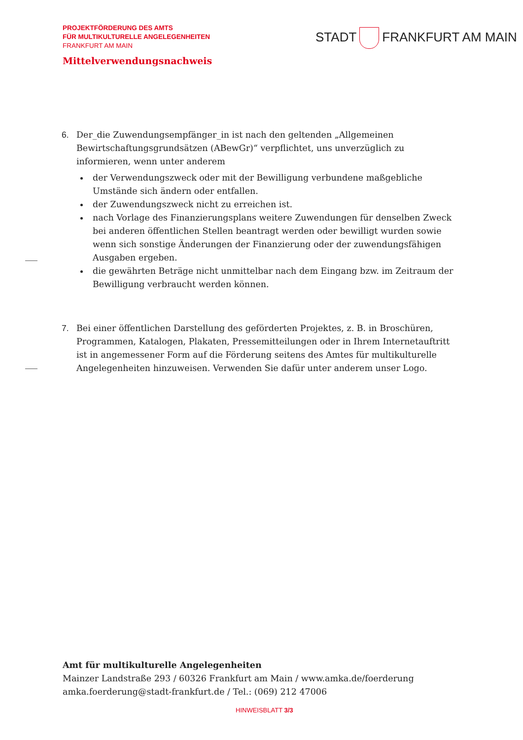PROJEKTFÖRDERUNG DES AMTS
FÜR MULTIKULTURELLE ANGELEGENHEITEN
FRANKFURT AM MAIN
STADT FRANKFURT AM MAIN
Mittelverwendungsnachweis
6. Der_die Zuwendungsempfänger_in ist nach den geltenden „Allgemeinen Bewirtschaftungsgrundsätzen (ABewGr)“ verpflichtet, uns unverzüglich zu informieren, wenn unter anderem
der Verwendungszweck oder mit der Bewilligung verbundene maßgebliche Umstände sich ändern oder entfallen.
der Zuwendungszweck nicht zu erreichen ist.
nach Vorlage des Finanzierungsplans weitere Zuwendungen für denselben Zweck bei anderen öffentlichen Stellen beantragt werden oder bewilligt wurden sowie wenn sich sonstige Änderungen der Finanzierung oder der zuwendungsfähigen Ausgaben ergeben.
die gewährten Beträge nicht unmittelbar nach dem Eingang bzw. im Zeitraum der Bewilligung verbraucht werden können.
7. Bei einer öffentlichen Darstellung des geförderten Projektes, z. B. in Broschüren, Programmen, Katalogen, Plakaten, Pressemitteilungen oder in Ihrem Internetauftritt ist in angemessener Form auf die Förderung seitens des Amtes für multikulturelle Angelegenheiten hinzuweisen. Verwenden Sie dafür unter anderem unser Logo.
Amt für multikulturelle Angelegenheiten
Mainzer Landstraße 293 / 60326 Frankfurt am Main / www.amka.de/foerderung
amka.foerderung@stadt-frankfurt.de / Tel.: (069) 212 47006
HINWEISBLATT 3/3